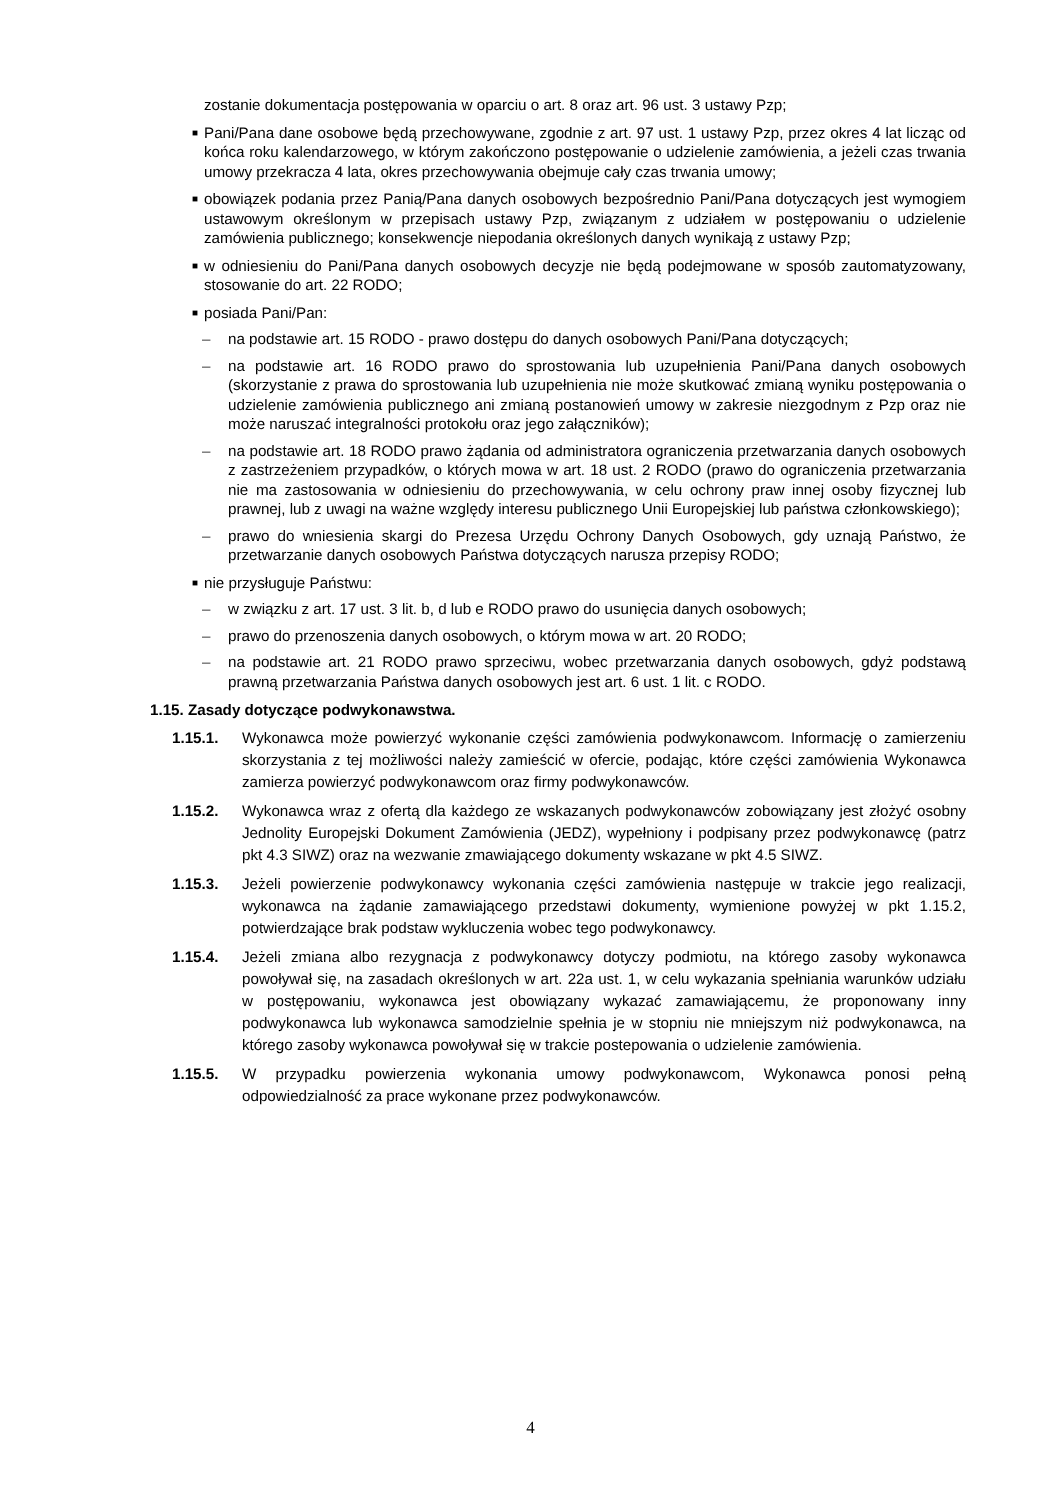zostanie dokumentacja postępowania w oparciu o art. 8 oraz art. 96 ust. 3 ustawy Pzp;
■
Pani/Pana dane osobowe będą przechowywane, zgodnie z art. 97 ust. 1 ustawy Pzp, przez okres 4 lat licząc od końca roku kalendarzowego, w którym zakończono postępowanie o udzielenie zamówienia, a jeżeli czas trwania umowy przekracza 4 lata, okres przechowywania obejmuje cały czas trwania umowy;
■
obowiązek podania przez Panią/Pana danych osobowych bezpośrednio Pani/Pana dotyczących jest wymogiem ustawowym określonym w przepisach ustawy Pzp, związanym z udziałem w postępowaniu o udzielenie zamówienia publicznego; konsekwencje niepodania określonych danych wynikają z ustawy Pzp;
■
w odniesieniu do Pani/Pana danych osobowych decyzje nie będą podejmowane w sposób zautomatyzowany, stosowanie do art. 22 RODO;
■
posiada Pani/Pan:
– na podstawie art. 15 RODO - prawo dostępu do danych osobowych Pani/Pana dotyczących;
– na podstawie art. 16 RODO prawo do sprostowania lub uzupełnienia Pani/Pana danych osobowych (skorzystanie z prawa do sprostowania lub uzupełnienia nie może skutkować zmianą wyniku postępowania o udzielenie zamówienia publicznego ani zmianą postanowień umowy w zakresie niezgodnym z Pzp oraz nie może naruszać integralności protokołu oraz jego załączników);
– na podstawie art. 18 RODO prawo żądania od administratora ograniczenia przetwarzania danych osobowych z zastrzeżeniem przypadków, o których mowa w art. 18 ust. 2 RODO (prawo do ograniczenia przetwarzania nie ma zastosowania w odniesieniu do przechowywania, w celu ochrony praw innej osoby fizycznej lub prawnej, lub z uwagi na ważne względy interesu publicznego Unii Europejskiej lub państwa członkowskiego);
– prawo do wniesienia skargi do Prezesa Urzędu Ochrony Danych Osobowych, gdy uznają Państwo, że przetwarzanie danych osobowych Państwa dotyczących narusza przepisy RODO;
■
nie przysługuje Państwu:
– w związku z art. 17 ust. 3 lit. b, d lub e RODO prawo do usunięcia danych osobowych;
– prawo do przenoszenia danych osobowych, o którym mowa w art. 20 RODO;
– na podstawie art. 21 RODO prawo sprzeciwu, wobec przetwarzania danych osobowych, gdyż podstawą prawną przetwarzania Państwa danych osobowych jest art. 6 ust. 1 lit. c RODO.
1.15. Zasady dotyczące podwykonawstwa.
1.15.1. Wykonawca może powierzyć wykonanie części zamówienia podwykonawcom. Informację o zamierzeniu skorzystania z tej możliwości należy zamieścić w ofercie, podając, które części zamówienia Wykonawca zamierza powierzyć podwykonawcom oraz firmy podwykonawców.
1.15.2. Wykonawca wraz z ofertą dla każdego ze wskazanych podwykonawców zobowiązany jest złożyć osobny Jednolity Europejski Dokument Zamówienia (JEDZ), wypełniony i podpisany przez podwykonawcę (patrz pkt 4.3 SIWZ) oraz na wezwanie zmawiającego dokumenty wskazane w pkt 4.5 SIWZ.
1.15.3. Jeżeli powierzenie podwykonawcy wykonania części zamówienia następuje w trakcie jego realizacji, wykonawca na żądanie zamawiającego przedstawi dokumenty, wymienione powyżej w pkt 1.15.2, potwierdzające brak podstaw wykluczenia wobec tego podwykonawcy.
1.15.4. Jeżeli zmiana albo rezygnacja z podwykonawcy dotyczy podmiotu, na którego zasoby wykonawca powoływał się, na zasadach określonych w art. 22a ust. 1, w celu wykazania spełniania warunków udziału w postępowaniu, wykonawca jest obowiązany wykazać zamawiającemu, że proponowany inny podwykonawca lub wykonawca samodzielnie spełnia je w stopniu nie mniejszym niż podwykonawca, na którego zasoby wykonawca powoływał się w trakcie postepowania o udzielenie zamówienia.
1.15.5. W przypadku powierzenia wykonania umowy podwykonawcom, Wykonawca ponosi pełną odpowiedzialność za prace wykonane przez podwykonawców.
4